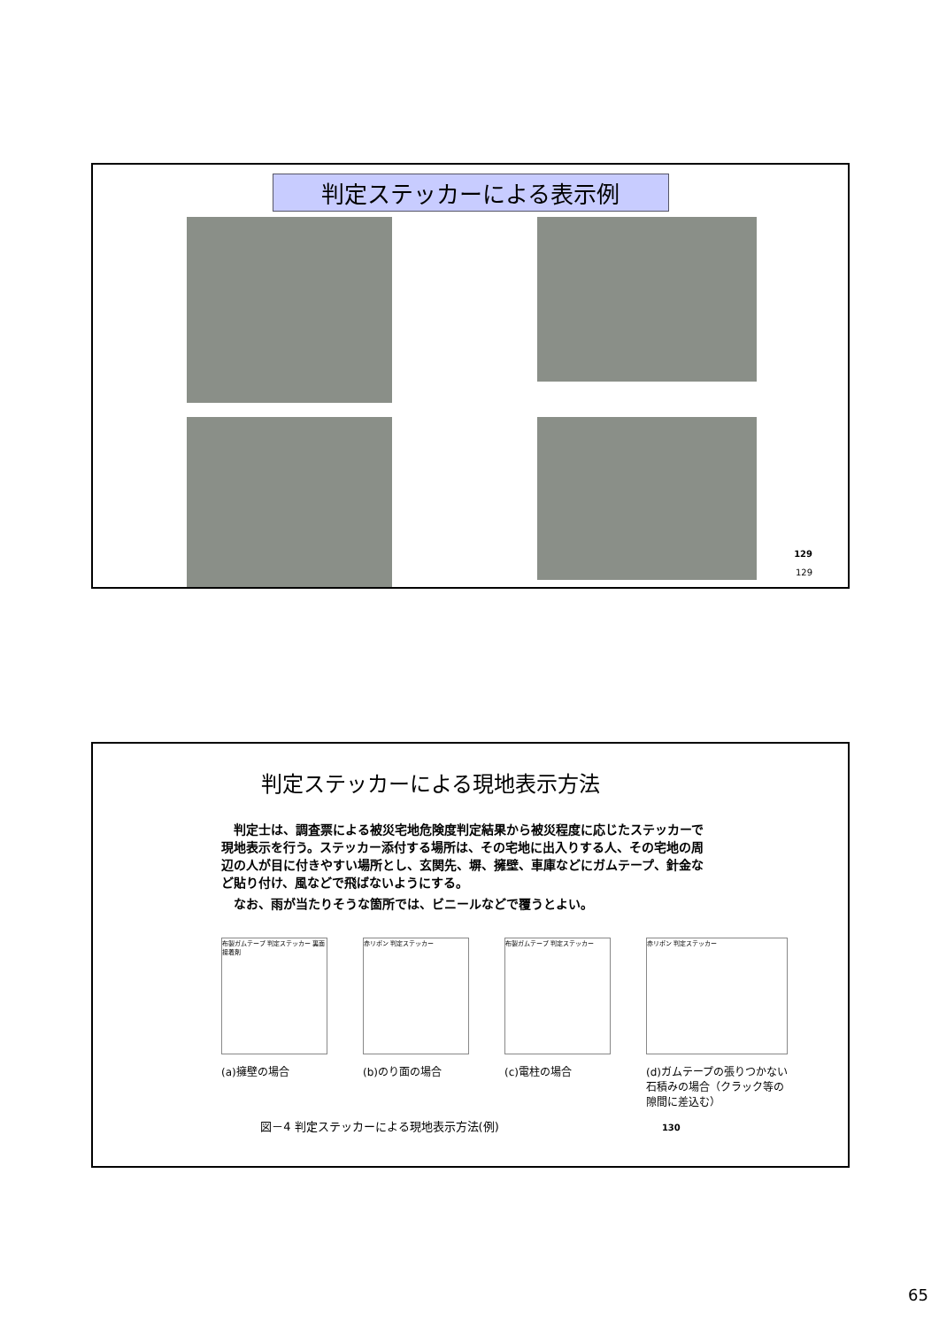判定ステッカーによる表示例
129
129
判定ステッカーによる現地表示方法
　判定士は、調査票による被災宅地危険度判定結果から被災程度に応じたステッカーで現地表示を行う。ステッカー添付する場所は、その宅地に出入りする人、その宅地の周辺の人が目に付きやすい場所とし、玄関先、塀、擁壁、車庫などにガムテープ、針金など貼り付け、風などで飛ばないようにする。
　なお、雨が当たりそうな箇所では、ビニールなどで覆うとよい。
布製ガムテープ 判定ステッカー 裏面接着剤
(a)擁壁の場合
赤リボン 判定ステッカー
(b)のり面の場合
布製ガムテープ 判定ステッカー
(c)電柱の場合
赤リボン 判定ステッカー
(d)ガムテープの張りつかない石積みの場合（クラック等の隙間に差込む）
図－4 判定ステッカーによる現地表示方法(例) 130
65